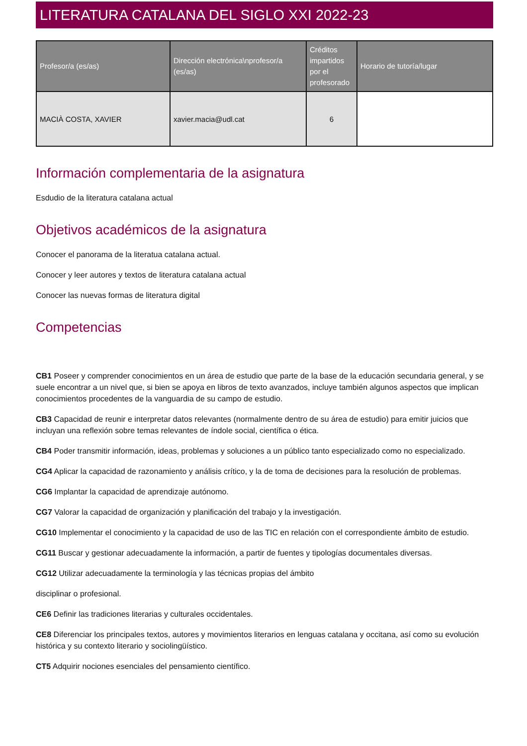LITERATURA CATALANA DEL SIGLO XXI 2022-23
| Profesor/a (es/as) | Dirección electrónica\nprofesor/a (es/as) | Créditos impartidos por el profesorado | Horario de tutoría/lugar |
| --- | --- | --- | --- |
| MACIÀ COSTA, XAVIER | xavier.macia@udl.cat | 6 | |
Información complementaria de la asignatura
Esdudio de la literatura catalana actual
Objetivos académicos de la asignatura
Conocer el panorama de la literatua catalana actual.
Conocer y leer autores y textos de literatura catalana actual
Conocer las nuevas formas de literatura digital
Competencias
CB1 Poseer y comprender conocimientos en un área de estudio que parte de la base de la educación secundaria general, y se suele encontrar a un nivel que, si bien se apoya en libros de texto avanzados, incluye también algunos aspectos que implican conocimientos procedentes de la vanguardia de su campo de estudio.
CB3 Capacidad de reunir e interpretar datos relevantes (normalmente dentro de su área de estudio) para emitir juicios que incluyan una reflexión sobre temas relevantes de índole social, científica o ética.
CB4 Poder transmitir información, ideas, problemas y soluciones a un público tanto especializado como no especializado.
CG4 Aplicar la capacidad de razonamiento y análisis crítico, y la de toma de decisiones para la resolución de problemas.
CG6 Implantar la capacidad de aprendizaje autónomo.
CG7 Valorar la capacidad de organización y planificación del trabajo y la investigación.
CG10 Implementar el conocimiento y la capacidad de uso de las TIC en relación con el correspondiente ámbito de estudio.
CG11 Buscar y gestionar adecuadamente la información, a partir de fuentes y tipologías documentales diversas.
CG12 Utilizar adecuadamente la terminología y las técnicas propias del ámbito
disciplinar o profesional.
CE6 Definir las tradiciones literarias y culturales occidentales.
CE8 Diferenciar los principales textos, autores y movimientos literarios en lenguas catalana y occitana, así como su evolución histórica y su contexto literario y sociolingüístico.
CT5 Adquirir nociones esenciales del pensamiento científico.